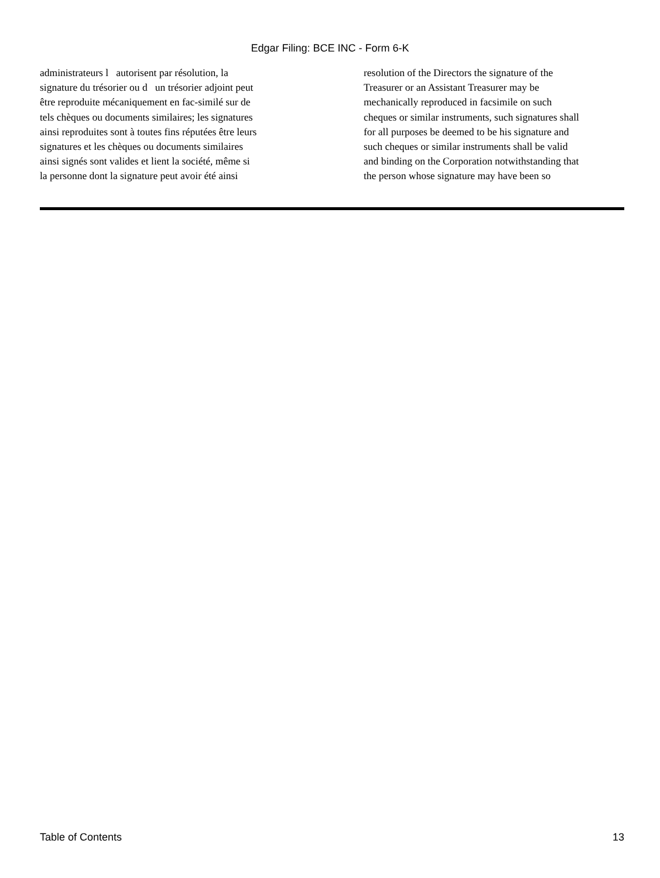Edgar Filing: BCE INC - Form 6-K
administrateurs l autorisent par résolution, la
signature du trésorier ou d un trésorier adjoint peut
être reproduite mécaniquement en fac-similé sur de
tels chèques ou documents similaires; les signatures
ainsi reproduites sont à toutes fins réputées être leurs
signatures et les chèques ou documents similaires
ainsi signés sont valides et lient la société, même si
la personne dont la signature peut avoir été ainsi
resolution of the Directors the signature of the
Treasurer or an Assistant Treasurer may be
mechanically reproduced in facsimile on such
cheques or similar instruments, such signatures shall
for all purposes be deemed to be his signature and
such cheques or similar instruments shall be valid
and binding on the Corporation notwithstanding that
the person whose signature may have been so
Table of Contents 13